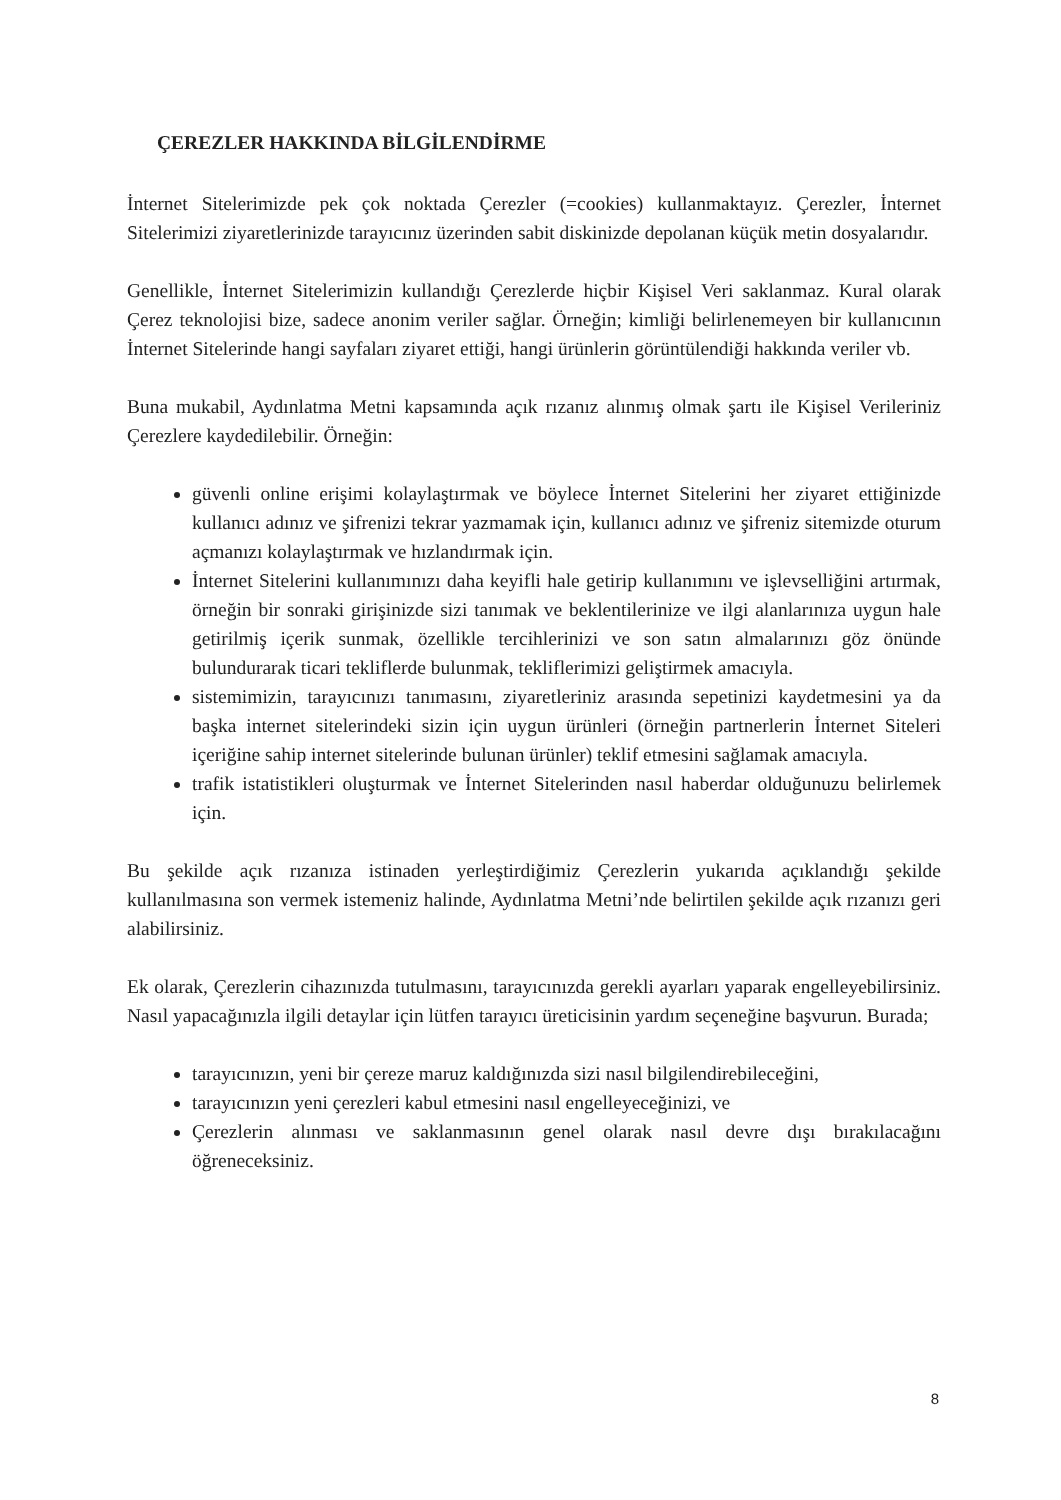ÇEREZLER HAKKINDA BİLGİLENDİRME
İnternet Sitelerimizde pek çok noktada Çerezler (=cookies) kullanmaktayız. Çerezler, İnternet Sitelerimizi ziyaretlerinizde tarayıcınız üzerinden sabit diskinizde depolanan küçük metin dosyalarıdır.
Genellikle, İnternet Sitelerimizin kullandığı Çerezlerde hiçbir Kişisel Veri saklanmaz. Kural olarak Çerez teknolojisi bize, sadece anonim veriler sağlar. Örneğin; kimliği belirlenemeyen bir kullanıcının İnternet Sitelerinde hangi sayfaları ziyaret ettiği, hangi ürünlerin görüntülendiği hakkında veriler vb.
Buna mukabil, Aydınlatma Metni kapsamında açık rızanız alınmış olmak şartı ile Kişisel Verileriniz Çerezlere kaydedilebilir. Örneğin:
güvenli online erişimi kolaylaştırmak ve böylece İnternet Sitelerini her ziyaret ettiğinizde kullanıcı adınız ve şifrenizi tekrar yazmamak için, kullanıcı adınız ve şifreniz sitemizde oturum açmanızı kolaylaştırmak ve hızlandırmak için.
İnternet Sitelerini kullanımınızı daha keyifli hale getirip kullanımını ve işlevselliğini artırmak, örneğin bir sonraki girişinizde sizi tanımak ve beklentilerinize ve ilgi alanlarınıza uygun hale getirilmiş içerik sunmak, özellikle tercihlerinizi ve son satın almalarınızı göz önünde bulundurarak ticari tekliflerde bulunmak, tekliflerimizi geliştirmek amacıyla.
sistemimizin, tarayıcınızı tanımasını, ziyaretleriniz arasında sepetinizi kaydetmesini ya da başka internet sitelerindeki sizin için uygun ürünleri (örneğin partnerlerin İnternet Siteleri içeriğine sahip internet sitelerinde bulunan ürünler) teklif etmesini sağlamak amacıyla.
trafik istatistikleri oluşturmak ve İnternet Sitelerinden nasıl haberdar olduğunuzu belirlemek için.
Bu şekilde açık rızanıza istinaden yerleştirdiğimiz Çerezlerin yukarıda açıklandığı şekilde kullanılmasına son vermek istemeniz halinde, Aydınlatma Metni’nde belirtilen şekilde açık rızanızı geri alabilirsiniz.
Ek olarak, Çerezlerin cihazınızda tutulmasını, tarayıcınızda gerekli ayarları yaparak engelleyebilirsiniz. Nasıl yapacağınızla ilgili detaylar için lütfen tarayıcı üreticisinin yardım seçeneğine başvurun. Burada;
tarayıcınızın, yeni bir çereze maruz kaldığınızda sizi nasıl bilgilendirebileceğini,
tarayıcınızın yeni çerezleri kabul etmesini nasıl engelleyeceğinizi, ve
Çerezlerin alınması ve saklanmasının genel olarak nasıl devre dışı bırakılacağını öğreneceksiniz.
8